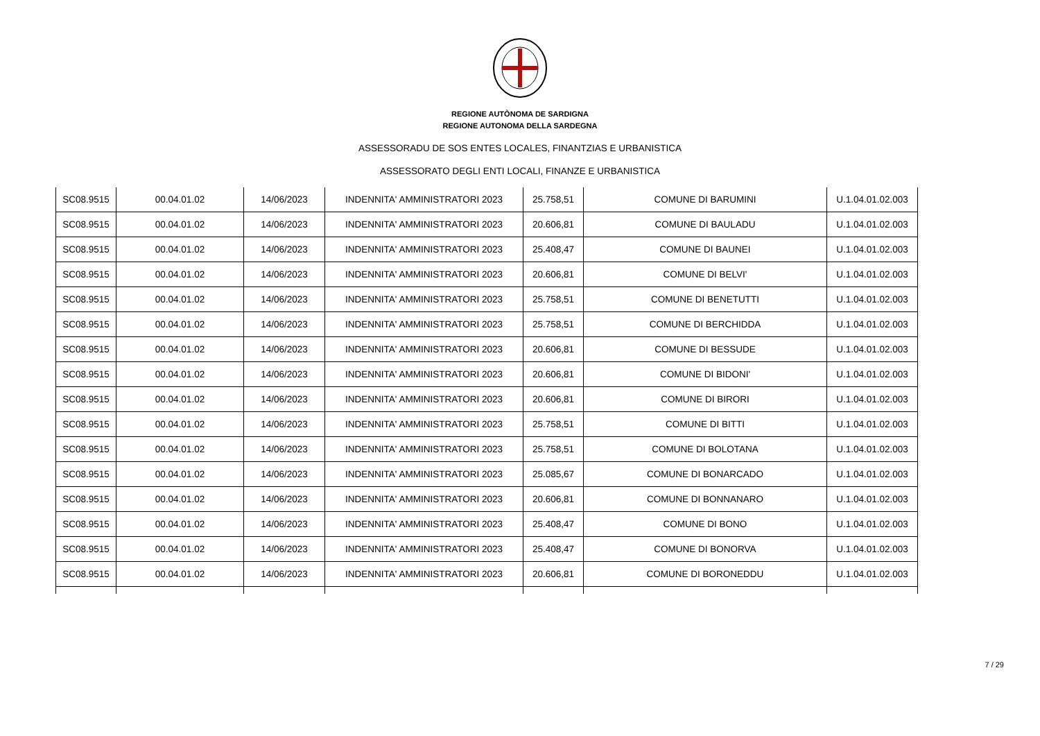REGIONE AUTÒNOMA DE SARDIGNA
REGIONE AUTONOMA DELLA SARDEGNA
ASSESSORADU DE SOS ENTES LOCALES, FINANTZIAS E URBANISTICA
ASSESSORATO DEGLI ENTI LOCALI, FINANZE E URBANISTICA
| SC08.9515 | 00.04.01.02 | 14/06/2023 | INDENNITA' AMMINISTRATORI 2023 | 25.758,51 | COMUNE DI BARUMINI | U.1.04.01.02.003 |
| SC08.9515 | 00.04.01.02 | 14/06/2023 | INDENNITA' AMMINISTRATORI 2023 | 20.606,81 | COMUNE DI BAULADU | U.1.04.01.02.003 |
| SC08.9515 | 00.04.01.02 | 14/06/2023 | INDENNITA' AMMINISTRATORI 2023 | 25.408,47 | COMUNE DI BAUNEI | U.1.04.01.02.003 |
| SC08.9515 | 00.04.01.02 | 14/06/2023 | INDENNITA' AMMINISTRATORI 2023 | 20.606,81 | COMUNE DI BELVI' | U.1.04.01.02.003 |
| SC08.9515 | 00.04.01.02 | 14/06/2023 | INDENNITA' AMMINISTRATORI 2023 | 25.758,51 | COMUNE DI BENETUTTI | U.1.04.01.02.003 |
| SC08.9515 | 00.04.01.02 | 14/06/2023 | INDENNITA' AMMINISTRATORI 2023 | 25.758,51 | COMUNE DI BERCHIDDA | U.1.04.01.02.003 |
| SC08.9515 | 00.04.01.02 | 14/06/2023 | INDENNITA' AMMINISTRATORI 2023 | 20.606,81 | COMUNE DI BESSUDE | U.1.04.01.02.003 |
| SC08.9515 | 00.04.01.02 | 14/06/2023 | INDENNITA' AMMINISTRATORI 2023 | 20.606,81 | COMUNE DI BIDONI' | U.1.04.01.02.003 |
| SC08.9515 | 00.04.01.02 | 14/06/2023 | INDENNITA' AMMINISTRATORI 2023 | 20.606,81 | COMUNE DI BIRORI | U.1.04.01.02.003 |
| SC08.9515 | 00.04.01.02 | 14/06/2023 | INDENNITA' AMMINISTRATORI 2023 | 25.758,51 | COMUNE DI BITTI | U.1.04.01.02.003 |
| SC08.9515 | 00.04.01.02 | 14/06/2023 | INDENNITA' AMMINISTRATORI 2023 | 25.758,51 | COMUNE DI BOLOTANA | U.1.04.01.02.003 |
| SC08.9515 | 00.04.01.02 | 14/06/2023 | INDENNITA' AMMINISTRATORI 2023 | 25.085,67 | COMUNE DI BONARCADO | U.1.04.01.02.003 |
| SC08.9515 | 00.04.01.02 | 14/06/2023 | INDENNITA' AMMINISTRATORI 2023 | 20.606,81 | COMUNE DI BONNANARO | U.1.04.01.02.003 |
| SC08.9515 | 00.04.01.02 | 14/06/2023 | INDENNITA' AMMINISTRATORI 2023 | 25.408,47 | COMUNE DI BONO | U.1.04.01.02.003 |
| SC08.9515 | 00.04.01.02 | 14/06/2023 | INDENNITA' AMMINISTRATORI 2023 | 25.408,47 | COMUNE DI BONORVA | U.1.04.01.02.003 |
| SC08.9515 | 00.04.01.02 | 14/06/2023 | INDENNITA' AMMINISTRATORI 2023 | 20.606,81 | COMUNE DI BORONEDDU | U.1.04.01.02.003 |
7 / 29